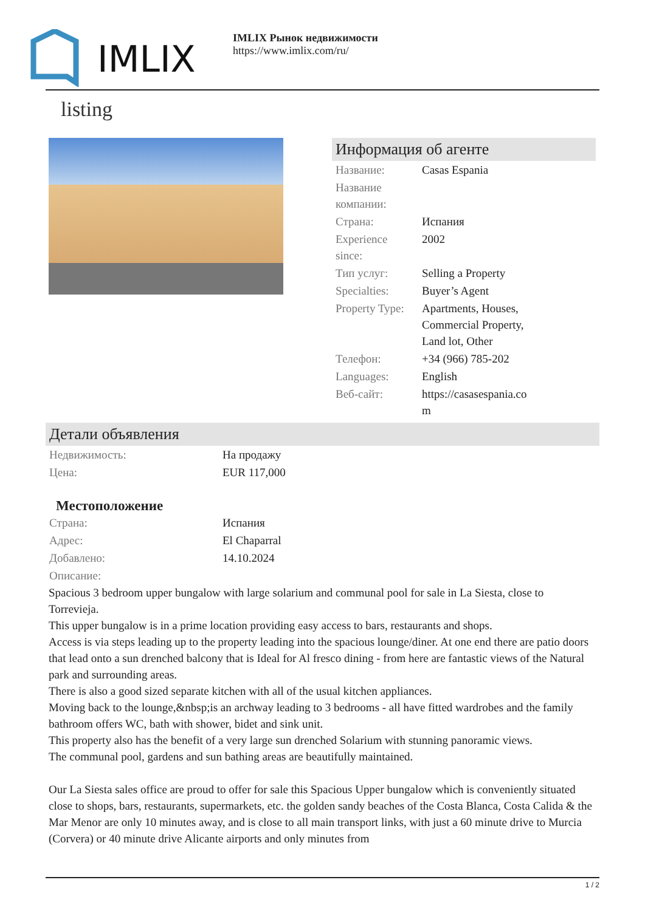IMLIX
IMLIX Рынок недвижимости
https://www.imlix.com/ru/
listing
Информация об агенте
| Название: | Casas Espania |
| Название компании: | |
| Страна: | Испания |
| Experience since: | 2002 |
| Тип услуг: | Selling a Property |
| Specialties: | Buyer’s Agent |
| Property Type: | Apartments, Houses, Commercial Property, Land lot, Other |
| Телефон: | +34 (966) 785-202 |
| Languages: | English |
| Веб-сайт: | https://casasespania.co m |
Детали объявления
| Недвижимость: | На продажу |
| Цена: | EUR 117,000 |
Местоположение
| Страна: | Испания |
| Адрес: | El Chaparral |
| Добавлено: | 14.10.2024 |
| Описание: | |
Spacious 3 bedroom upper bungalow with large solarium and communal pool for sale in La Siesta, close to Torrevieja.
This upper bungalow is in a prime location providing easy access to bars, restaurants and shops.
Access is via steps leading up to the property leading into the spacious lounge/diner. At one end there are patio doors that lead onto a sun drenched balcony that is Ideal for Al fresco dining - from here are fantastic views of the Natural park and surrounding areas.
There is also a good sized separate kitchen with all of the usual kitchen appliances.
Moving back to the lounge,&nbsp;is an archway leading to 3 bedrooms - all have fitted wardrobes and the family bathroom offers WC, bath with shower, bidet and sink unit.
This property also has the benefit of a very large sun drenched Solarium with stunning panoramic views.
The communal pool, gardens and sun bathing areas are beautifully maintained.
Our La Siesta sales office are proud to offer for sale this Spacious Upper bungalow which is conveniently situated close to shops, bars, restaurants, supermarkets, etc. the golden sandy beaches of the Costa Blanca, Costa Calida & the Mar Menor are only 10 minutes away, and is close to all main transport links, with just a 60 minute drive to Murcia (Corvera) or 40 minute drive Alicante airports and only minutes from
1 / 2